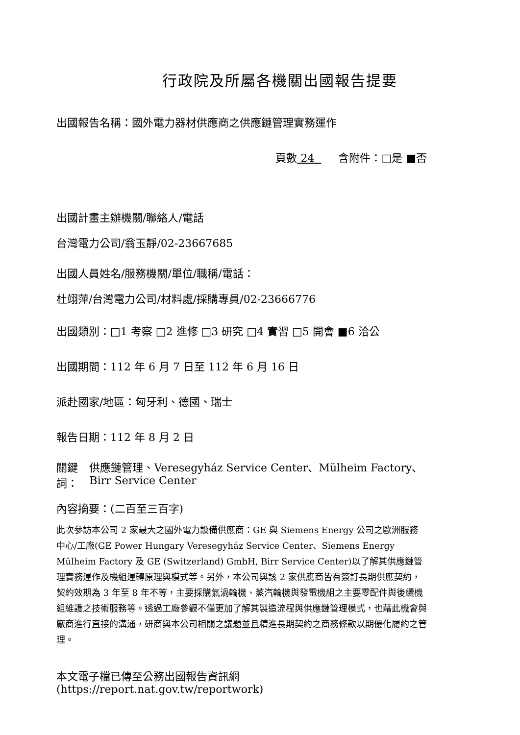行政院及所屬各機關出國報告提要
出國報告名稱：國外電力器材供應商之供應鏈管理實務運作
頁數 24 含附件：□是 ■否
出國計畫主辦機關/聯絡人/電話
台灣電力公司/翁玉靜/02-23667685
出國人員姓名/服務機關/單位/職稱/電話：
杜翊萍/台灣電力公司/材料處/採購專員/02-23666776
出國類別：□1 考察 □2 進修 □3 研究 □4 實習 □5 開會 ■6 洽公
出國期間：112 年 6 月 7 日至 112 年 6 月 16 日
派赴國家/地區：匈牙利、德國、瑞士
報告日期：112 年 8 月 2 日
關鍵詞： 供應鏈管理、Veresegyház Service Center、Mülheim Factory、Birr Service Center
內容摘要：(二百至三百字)
此次參訪本公司 2 家最大之國外電力設備供應商：GE 與 Siemens Energy 公司之歐洲服務中心/工廠(GE Power Hungary Veresegyház Service Center、Siemens Energy Mülheim Factory 及 GE (Switzerland) GmbH, Birr Service Center)以了解其供應鏈管理實務運作及機組運轉原理與模式等。另外，本公司與該 2 家供應商皆有簽訂長期供應契約，契約效期為 3 年至 8 年不等，主要採購氣渦輪機、蒸汽輪機與發電機組之主要零配件與後續機組維護之技術服務等。透過工廠參觀不僅更加了解其製造流程與供應鏈管理模式，也藉此機會與廠商進行直接的溝通，研商與本公司相關之議題並且精進長期契約之商務條款以期優化履約之管理。
本文電子檔已傳至公務出國報告資訊網
(https://report.nat.gov.tw/reportwork)